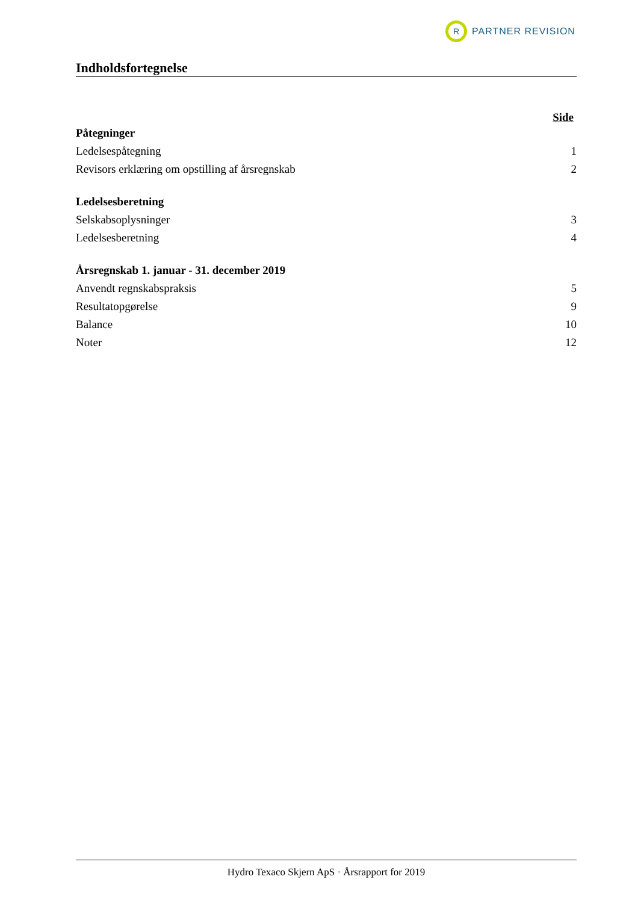R
PARTNER REVISION
Indholdsfortegnelse
Side
Påtegninger
Ledelsespåtegning 1
Revisors erklæring om opstilling af årsregnskab 2
Ledelsesberetning
Selskabsoplysninger 3
Ledelsesberetning 4
Årsregnskab 1. januar - 31. december 2019
Anvendt regnskabspraksis 5
Resultatopgørelse 9
Balance 10
Noter 12
Hydro Texaco Skjern ApS · Årsrapport for 2019